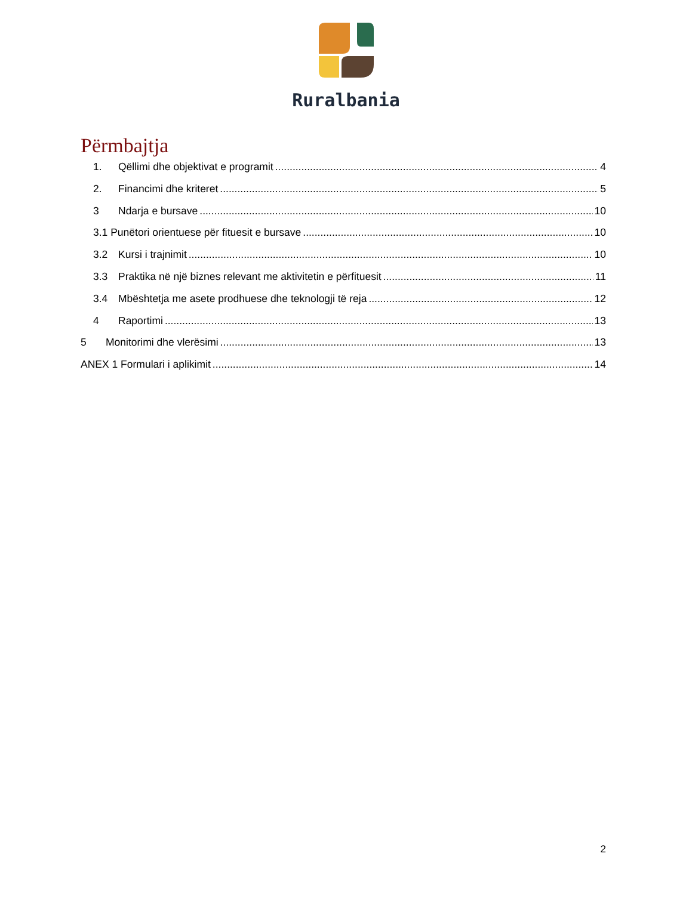Ruralbania
Përmbajtja
1. Qëllimi dhe objektivat e programit 4
2. Financimi dhe kriteret 5
3 Ndarja e bursave 10
3.1 Punëtori orientuese për fituesit e bursave 10
3.2 Kursi i trajnimit 10
3.3 Praktika në një biznes relevant me aktivitetin e përfituesit 11
3.4 Mbështetja me asete prodhuese dhe teknologji të reja 12
4 Raportimi 13
5 Monitorimi dhe vlerësimi 13
ANEX 1 Formulari i aplikimit 14
2